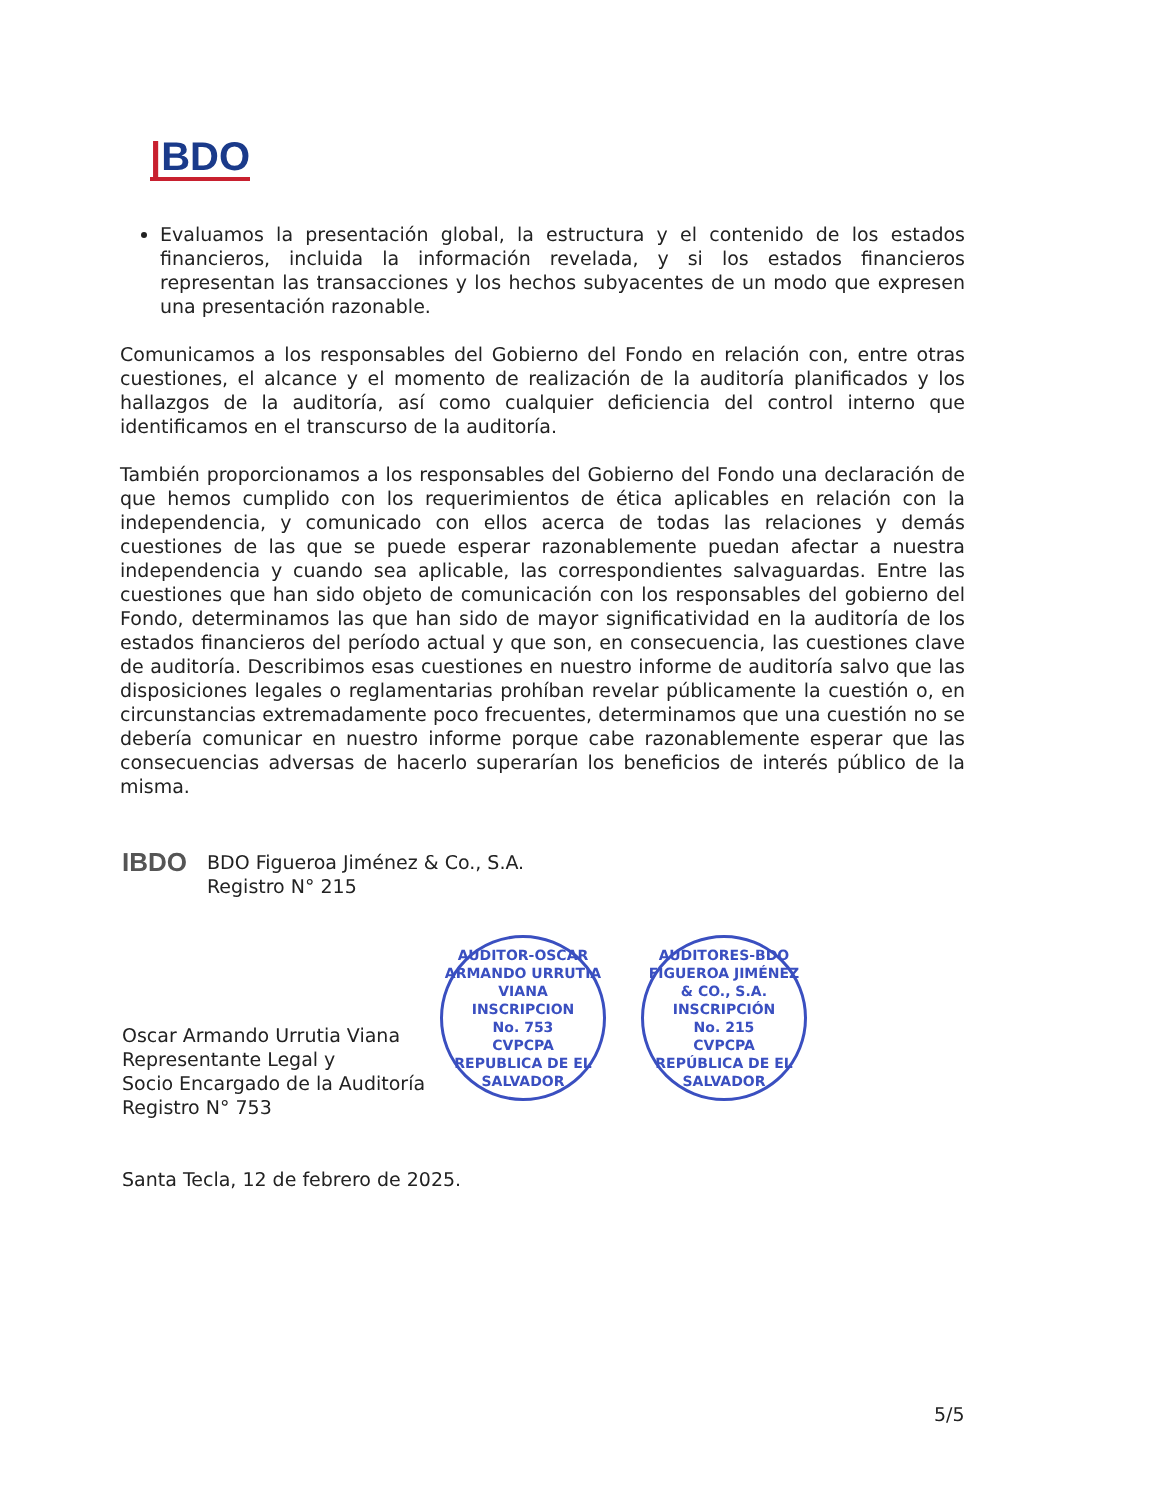|BDO
Evaluamos la presentación global, la estructura y el contenido de los estados financieros, incluida la información revelada, y si los estados financieros representan las transacciones y los hechos subyacentes de un modo que expresen una presentación razonable.
Comunicamos a los responsables del Gobierno del Fondo en relación con, entre otras cuestiones, el alcance y el momento de realización de la auditoría planificados y los hallazgos de la auditoría, así como cualquier deficiencia del control interno que identificamos en el transcurso de la auditoría.
También proporcionamos a los responsables del Gobierno del Fondo una declaración de que hemos cumplido con los requerimientos de ética aplicables en relación con la independencia, y comunicado con ellos acerca de todas las relaciones y demás cuestiones de las que se puede esperar razonablemente puedan afectar a nuestra independencia y cuando sea aplicable, las correspondientes salvaguardas. Entre las cuestiones que han sido objeto de comunicación con los responsables del gobierno del Fondo, determinamos las que han sido de mayor significatividad en la auditoría de los estados financieros del período actual y que son, en consecuencia, las cuestiones clave de auditoría. Describimos esas cuestiones en nuestro informe de auditoría salvo que las disposiciones legales o reglamentarias prohíban revelar públicamente la cuestión o, en circunstancias extremadamente poco frecuentes, determinamos que una cuestión no se debería comunicar en nuestro informe porque cabe razonablemente esperar que las consecuencias adversas de hacerlo superarían los beneficios de interés público de la misma.
IBDO
BDO Figueroa Jiménez & Co., S.A.
Registro N° 215
Oscar Armando Urrutia Viana
Representante Legal y
Socio Encargado de la Auditoría
Registro N° 753
Santa Tecla, 12 de febrero de 2025.
AUDITOR-OSCAR ARMANDO URRUTIA VIANA
INSCRIPCION
No. 753
CVPCPA
REPUBLICA DE EL SALVADOR
AUDITORES-BDO FIGUEROA JIMÉNEZ & CO., S.A.
INSCRIPCIÓN
No. 215
CVPCPA
REPÚBLICA DE EL SALVADOR
5/5